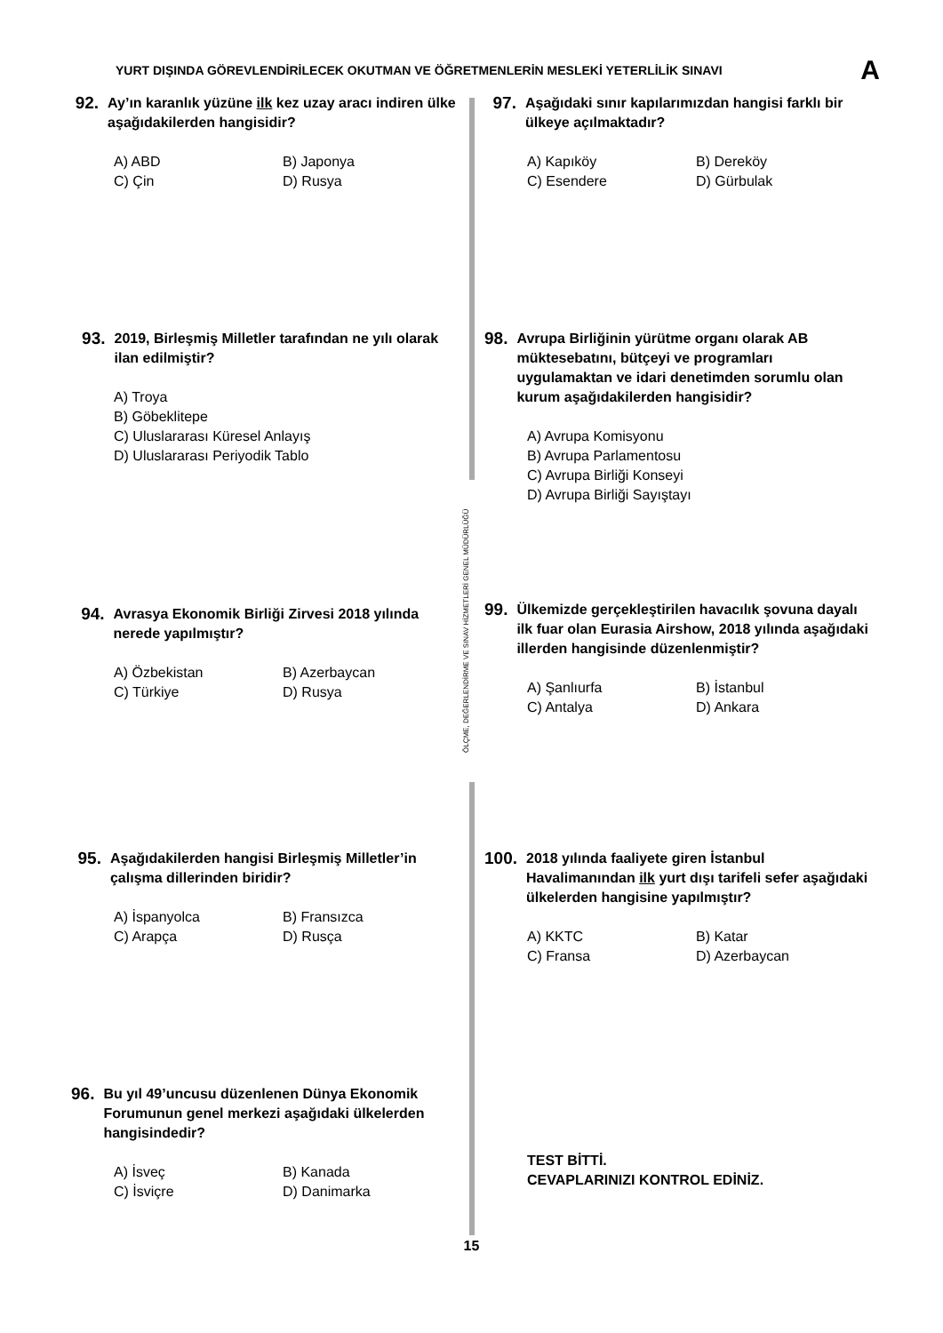YURT DIŞINDA GÖREVLENDİRİLECEK OKUTMAN VE ÖĞRETMENLERİN MESLEKİ YETERLİLİK SINAVI A
ÖLÇME, DEĞERLENDİRME VE SINAV HİZMETLERİ GENEL MÜDÜRLÜĞÜ
92. Ay’ın karanlık yüzüne ilk kez uzay aracı indiren ülke aşağıdakilerden hangisidir?
A) ABD B) Japonya C) Çin D) Rusya
93. 2019, Birleşmiş Milletler tarafından ne yılı olarak ilan edilmiştir?
A) Troya
B) Göbeklitepe
C) Uluslararası Küresel Anlayış
D) Uluslararası Periyodik Tablo
94. Avrasya Ekonomik Birliği Zirvesi 2018 yılında nerede yapılmıştır?
A) Özbekistan B) Azerbaycan C) Türkiye D) Rusya
95. Aşağıdakilerden hangisi Birleşmiş Milletler’in çalışma dillerinden biridir?
A) İspanyolca B) Fransızca C) Arapça D) Rusça
96. Bu yıl 49’uncusu düzenlenen Dünya Ekonomik Forumunun genel merkezi aşağıdaki ülkelerden hangisindedir?
A) İsveç B) Kanada C) İsviçre D) Danimarka
97. Aşağıdaki sınır kapılarımızdan hangisi farklı bir ülkeye açılmaktadır?
A) Kapıköy B) Dereköy C) Esendere D) Gürbulak
98. Avrupa Birliğinin yürütme organı olarak AB müktesebatını, bütçeyi ve programları uygulamaktan ve idari denetimden sorumlu olan kurum aşağıdakilerden hangisidir?
A) Avrupa Komisyonu
B) Avrupa Parlamentosu
C) Avrupa Birliği Konseyi
D) Avrupa Birliği Sayıştayı
99. Ülkemizde gerçekleştirilen havacılık şovuna dayalı ilk fuar olan Eurasia Airshow, 2018 yılında aşağıdaki illerden hangisinde düzenlenmiştir?
A) Şanlıurfa B) İstanbul C) Antalya D) Ankara
100. 2018 yılında faaliyete giren İstanbul Havalimanından ilk yurt dışı tarifeli sefer aşağıdaki ülkelerden hangisine yapılmıştır?
A) KKTC B) Katar C) Fransa D) Azerbaycan
TEST BİTTİ.
CEVAPLARINIZI KONTROL EDİNİZ.
15